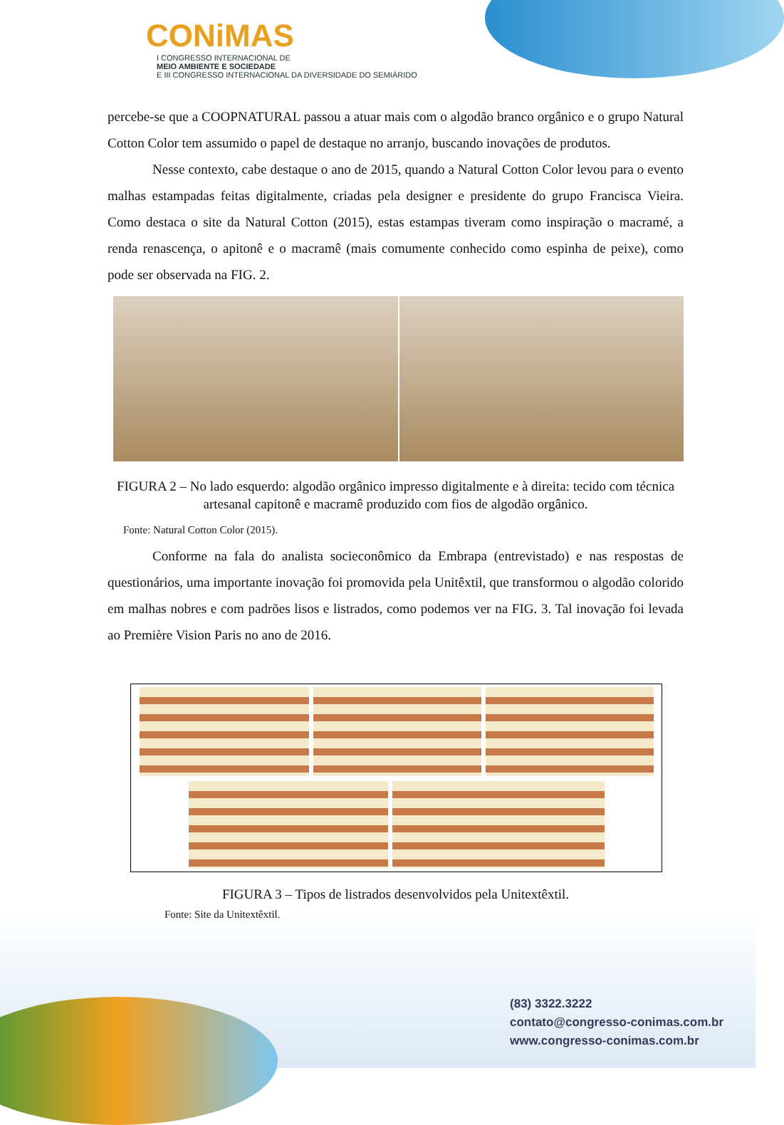CONiMAS
I CONGRESSO INTERNACIONAL DE
MEIO AMBIENTE E SOCIEDADE
E III CONGRESSO INTERNACIONAL DA DIVERSIDADE DO SEMIÁRIDO
percebe-se que a COOPNATURAL passou a atuar mais com o algodão branco orgânico e o grupo Natural Cotton Color tem assumido o papel de destaque no arranjo, buscando inovações de produtos.
Nesse contexto, cabe destaque o ano de 2015, quando a Natural Cotton Color levou para o evento malhas estampadas feitas digitalmente, criadas pela designer e presidente do grupo Francisca Vieira. Como destaca o site da Natural Cotton (2015), estas estampas tiveram como inspiração o macramé, a renda renascença, o apitonê e o macramê (mais comumente conhecido como espinha de peixe), como pode ser observada na FIG. 2.
FIGURA 2 – No lado esquerdo: algodão orgânico impresso digitalmente e à direita: tecido com técnica artesanal capitonê e macramê produzido com fios de algodão orgânico.
Fonte: Natural Cotton Color (2015).
Conforme na fala do analista socieconômico da Embrapa (entrevistado) e nas respostas de questionários, uma importante inovação foi promovida pela Unitêxtil, que transformou o algodão colorido em malhas nobres e com padrões lisos e listrados, como podemos ver na FIG. 3. Tal inovação foi levada ao Première Vision Paris no ano de 2016.
FIGURA 3 – Tipos de listrados desenvolvidos pela Unitextêxtil.
Fonte: Site da Unitextêxtil.
(83) 3322.3222
contato@congresso-conimas.com.br
www.congresso-conimas.com.br